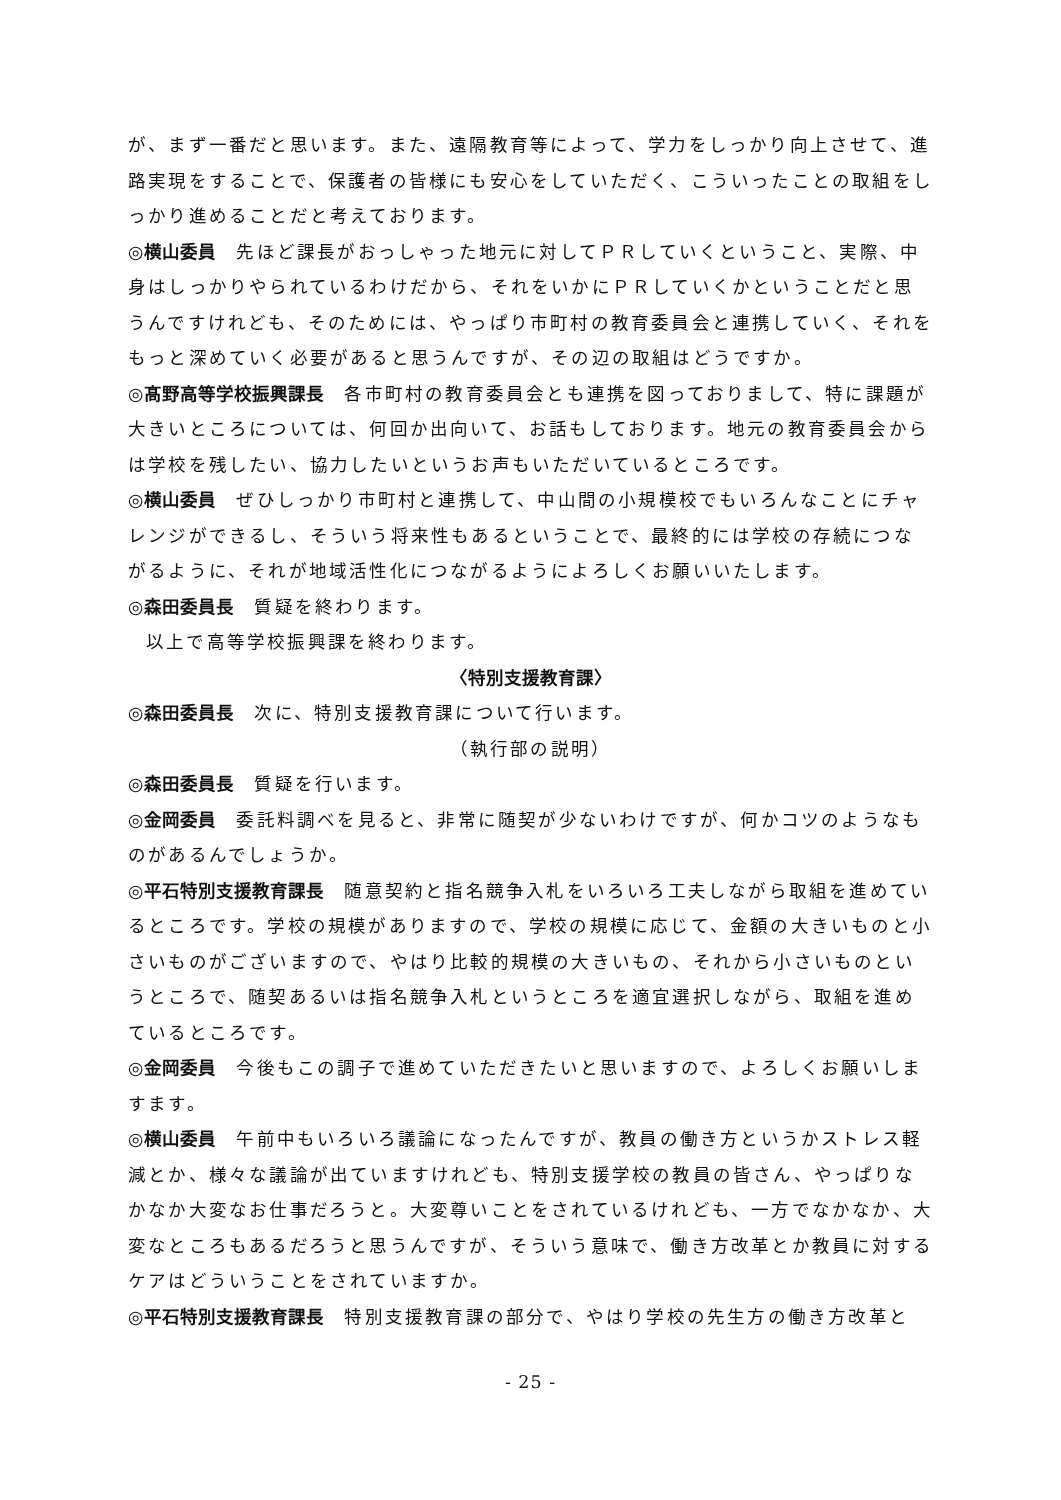が、まず一番だと思います。また、遠隔教育等によって、学力をしっかり向上させて、進路実現をすることで、保護者の皆様にも安心をしていただく、こういったことの取組をしっかり進めることだと考えております。
◎横山委員　先ほど課長がおっしゃった地元に対してＰＲしていくということ、実際、中身はしっかりやられているわけだから、それをいかにＰＲしていくかということだと思うんですけれども、そのためには、やっぱり市町村の教育委員会と連携していく、それをもっと深めていく必要があると思うんですが、その辺の取組はどうですか。
◎髙野高等学校振興課長　各市町村の教育委員会とも連携を図っておりまして、特に課題が大きいところについては、何回か出向いて、お話もしております。地元の教育委員会からは学校を残したい、協力したいというお声もいただいているところです。
◎横山委員　ぜひしっかり市町村と連携して、中山間の小規模校でもいろんなことにチャレンジができるし、そういう将来性もあるということで、最終的には学校の存続につながるように、それが地域活性化につながるようによろしくお願いいたします。
◎森田委員長　質疑を終わります。
以上で高等学校振興課を終わります。
〈特別支援教育課〉
◎森田委員長　次に、特別支援教育課について行います。
（執行部の説明）
◎森田委員長　質疑を行います。
◎金岡委員　委託料調べを見ると、非常に随契が少ないわけですが、何かコツのようなものがあるんでしょうか。
◎平石特別支援教育課長　随意契約と指名競争入札をいろいろ工夫しながら取組を進めているところです。学校の規模がありますので、学校の規模に応じて、金額の大きいものと小さいものがございますので、やはり比較的規模の大きいもの、それから小さいものというところで、随契あるいは指名競争入札というところを適宜選択しながら、取組を進めているところです。
◎金岡委員　今後もこの調子で進めていただきたいと思いますので、よろしくお願いしますます。
◎横山委員　午前中もいろいろ議論になったんですが、教員の働き方というかストレス軽減とか、様々な議論が出ていますけれども、特別支援学校の教員の皆さん、やっぱりなかなか大変なお仕事だろうと。大変尊いことをされているけれども、一方でなかなか、大変なところもあるだろうと思うんですが、そういう意味で、働き方改革とか教員に対するケアはどういうことをされていますか。
◎平石特別支援教育課長　特別支援教育課の部分で、やはり学校の先生方の働き方改革と
- 25 -